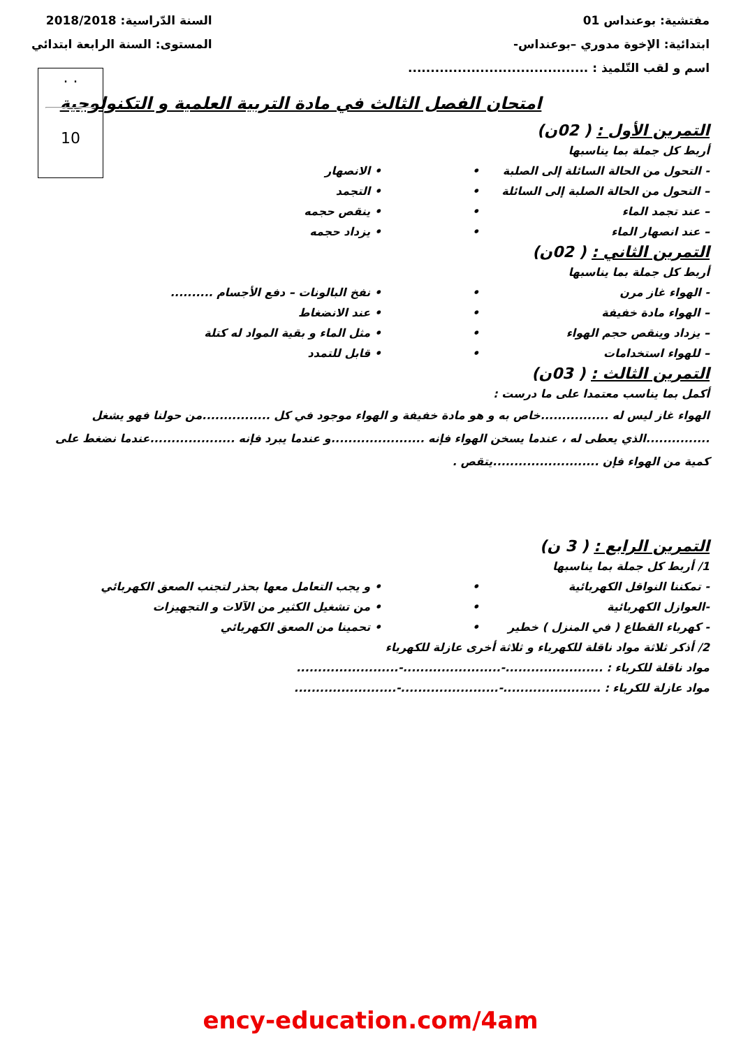مفتشية: بوعنداس 01
ابتدائية: الإخوة مدوري –بوعنداس-
اسم و لقب التّلميذ : ........................................
السنة الدّراسية: 2018/2018
المستوى: السنة الرابعة ابتدائي
. .
10
امتحان الفصل الثالث في مادة التربية العلمية و التكنولوجية
التمرين الأول : ( 02ن)
أربط كل جملة بما يناسبها
- التحول من الحالة السائلة إلى الصلبة • • الانصهار
– التحول من الحالة الصلبة إلى السائلة • • التجمد
– عند تجمد الماء • • ينقص حجمه
– عند انصهار الماء • • يزداد حجمه
التمرين الثاني : ( 02ن)
أربط كل جملة بما يناسبها
- الهواء غاز مرن • • نفخ البالونات – دفع الأجسام ..........
– الهواء مادة خفيفة • • عند الانضغاط
– يزداد وينقص حجم الهواء • • مثل الماء و بقية المواد له كتلة
– للهواء استخدامات • • قابل للتمدد
التمرين الثالث : ( 03ن)
أكمل بما يناسب معتمدا على ما درست :
الهواء غاز ليس له ................خاص به و هو مادة خفيفة و الهواء موجود في كل ................من حولنا فهو يشغل ...............الذي يعطى له ، عندما يسخن الهواء فإنه ......................و عندما يبرد فإنه ....................عندما نضغط على كمية من الهواء فإن .........................يتقص .
التمرين الرابع : ( 3 ن)
1/ أربط كل جملة بما يناسبها
- تمكننا النواقل الكهربائية • • و يجب التعامل معها بحذر لتجنب الصعق الكهربائي
-العوازل الكهربائية • • من تشغيل الكثير من الآلات و التجهيزات
- كهرباء القطاع ( في المنزل ) خطير • • تحمينا من الصعق الكهربائي
2/ أذكر ثلاثة مواد ناقلة للكهرباء و ثلاثة أخرى عازلة للكهرباء
مواد ناقلة للكرباء : .......................-.......................-........................
مواد عازلة للكرباء : .......................-.......................-........................
ency-education.com/4am